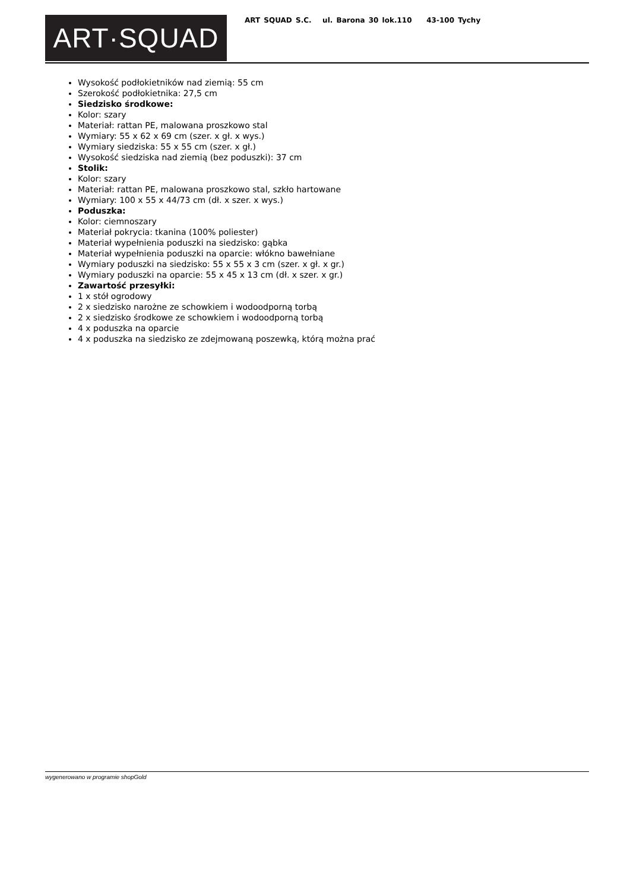ART·SQUAD
ART SQUAD S.C. ul. Barona 30 lok.110 43-100 Tychy
Wysokość podłokietników nad ziemią: 55 cm
Szerokość podłokietnika: 27,5 cm
Siedzisko środkowe:
Kolor: szary
Materiał: rattan PE, malowana proszkowo stal
Wymiary: 55 x 62 x 69 cm (szer. x gł. x wys.)
Wymiary siedziska: 55 x 55 cm (szer. x gł.)
Wysokość siedziska nad ziemią (bez poduszki): 37 cm
Stolik:
Kolor: szary
Materiał: rattan PE, malowana proszkowo stal, szkło hartowane
Wymiary: 100 x 55 x 44/73 cm (dł. x szer. x wys.)
Poduszka:
Kolor: ciemnoszary
Materiał pokrycia: tkanina (100% poliester)
Materiał wypełnienia poduszki na siedzisko: gąbka
Materiał wypełnienia poduszki na oparcie: włókno bawełniane
Wymiary poduszki na siedzisko: 55 x 55 x 3 cm (szer. x gł. x gr.)
Wymiary poduszki na oparcie: 55 x 45 x 13 cm (dł. x szer. x gr.)
Zawartość przesyłki:
1 x stół ogrodowy
2 x siedzisko narożne ze schowkiem i wodoodporną torbą
2 x siedzisko środkowe ze schowkiem i wodoodporną torbą
4 x poduszka na oparcie
4 x poduszka na siedzisko ze zdejmowaną poszewką, którą można prać
wygenerowano w programie shopGold